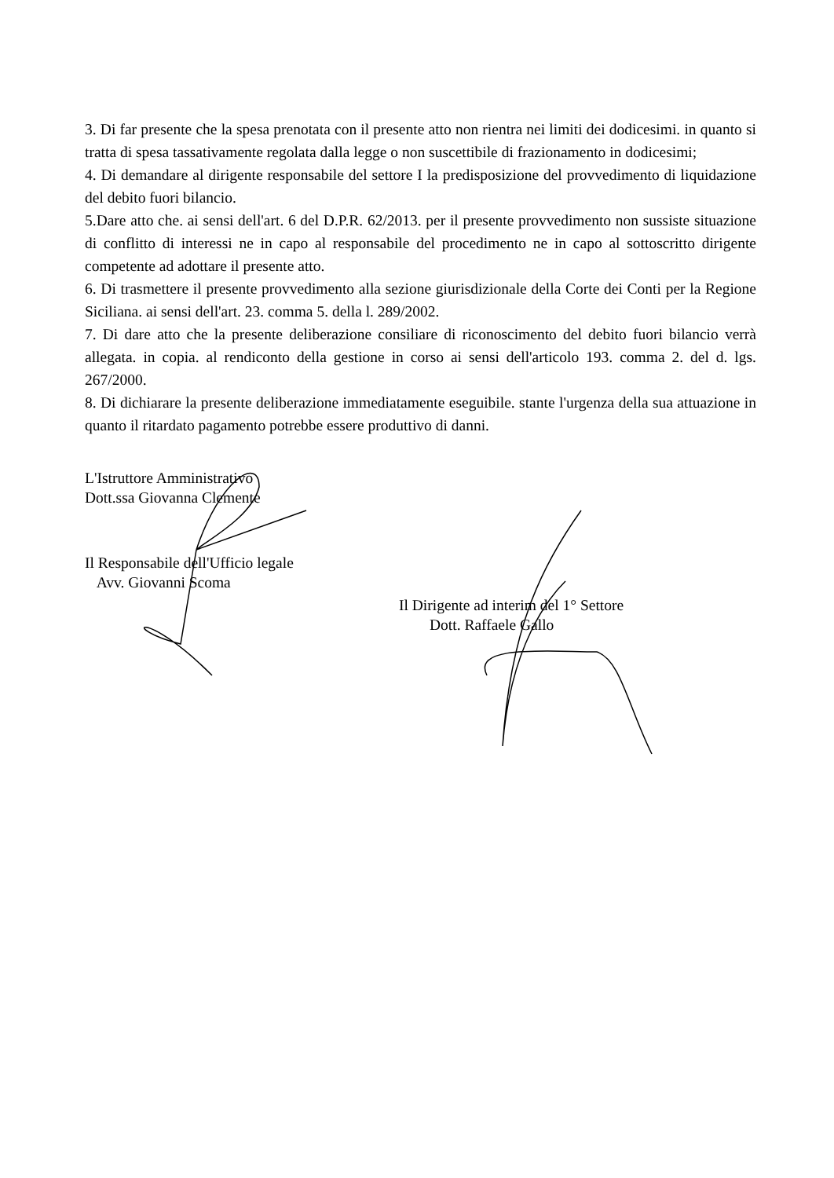3. Di far presente che la spesa prenotata con il presente atto non rientra nei limiti dei dodicesimi. in quanto si tratta di spesa tassativamente regolata dalla legge o non suscettibile di frazionamento in dodicesimi;
4. Di demandare al dirigente responsabile del settore I la predisposizione del provvedimento di liquidazione del debito fuori bilancio.
5.Dare atto che. ai sensi dell'art. 6 del D.P.R. 62/2013. per il presente provvedimento non sussiste situazione di conflitto di interessi ne in capo al responsabile del procedimento ne in capo al sottoscritto dirigente competente ad adottare il presente atto.
6. Di trasmettere il presente provvedimento alla sezione giurisdizionale della Corte dei Conti per la Regione Siciliana. ai sensi dell'art. 23. comma 5. della l. 289/2002.
7. Di dare atto che la presente deliberazione consiliare di riconoscimento del debito fuori bilancio verrà allegata. in copia. al rendiconto della gestione in corso ai sensi dell'articolo 193. comma 2. del d. lgs. 267/2000.
8. Di dichiarare la presente deliberazione immediatamente eseguibile. stante l'urgenza della sua attuazione in quanto il ritardato pagamento potrebbe essere produttivo di danni.
L'Istruttore Amministrativo
Dott.ssa Giovanna Clemente
Il Responsabile dell'Ufficio legale
Avv. Giovanni Scoma
Il Dirigente ad interim del 1° Settore
Dott. Raffaele Gallo